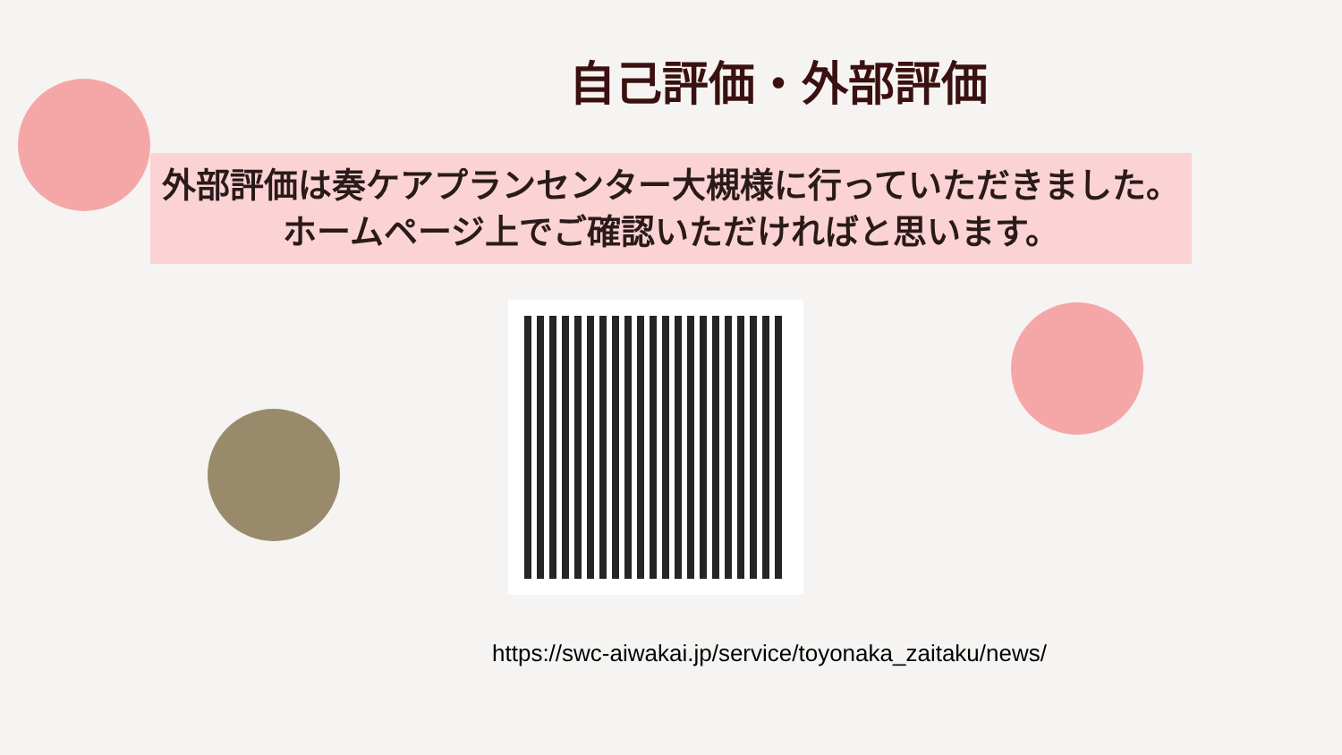自己評価・外部評価
外部評価は奏ケアプランセンター大槻様に行っていただきました。
ホームページ上でご確認いただければと思います。
https://swc-aiwakai.jp/service/toyonaka_zaitaku/news/